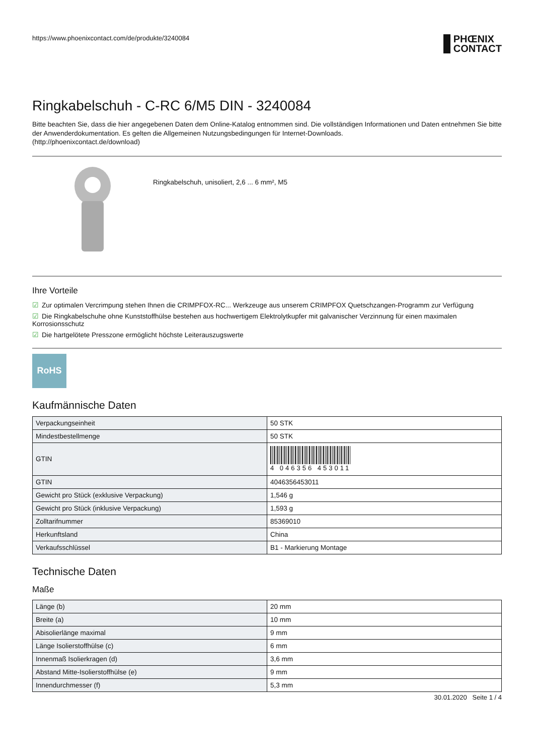https://www.phoenixcontact.com/de/produkte/3240084
PHŒNIX
CONTACT
Ringkabelschuh - C-RC 6/M5 DIN - 3240084
Bitte beachten Sie, dass die hier angegebenen Daten dem Online-Katalog entnommen sind. Die vollständigen Informationen und Daten entnehmen Sie bitte der Anwenderdokumentation. Es gelten die Allgemeinen Nutzungsbedingungen für Internet-Downloads.
(http://phoenixcontact.de/download)
Ringkabelschuh, unisoliert, 2,6 ... 6 mm², M5
Ihre Vorteile
☑ Zur optimalen Vercrimpung stehen Ihnen die CRIMPFOX-RC... Werkzeuge aus unserem CRIMPFOX Quetschzangen-Programm zur Verfügung
☑ Die Ringkabelschuhe ohne Kunststoffhülse bestehen aus hochwertigem Elektrolytkupfer mit galvanischer Verzinnung für einen maximalen Korrosionsschutz
☑ Die hartgelötete Presszone ermöglicht höchste Leiterauszugswerte
RoHS
Kaufmännische Daten
| Verpackungseinheit | 50 STK |
| Mindestbestellmenge | 50 STK |
| GTIN | 4 046356 453011 |
| GTIN | 4046356453011 |
| Gewicht pro Stück (exklusive Verpackung) | 1,546 g |
| Gewicht pro Stück (inklusive Verpackung) | 1,593 g |
| Zolltarifnummer | 85369010 |
| Herkunftsland | China |
| Verkaufsschlüssel | B1 - Markierung Montage |
Technische Daten
Maße
| Länge (b) | 20 mm |
| Breite (a) | 10 mm |
| Abisolierlänge maximal | 9 mm |
| Länge Isolierstoffhülse (c) | 6 mm |
| Innenmaß Isolierkragen (d) | 3,6 mm |
| Abstand Mitte-Isolierstoffhülse (e) | 9 mm |
| Innendurchmesser (f) | 5,3 mm |
30.01.2020 Seite 1 / 4